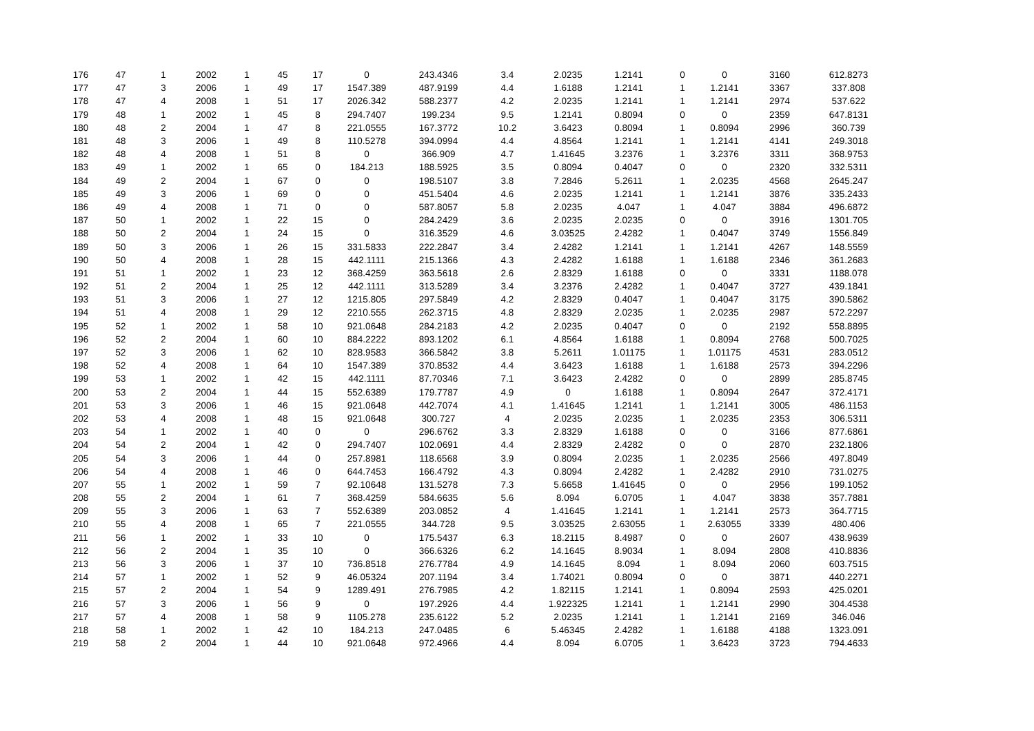| 176 | 47 | 1 | 2002 | 1 | 45 | 17 | 0 | 243.4346 | 3.4 | 2.0235 | 1.2141 | 0 | 0 | 3160 | 612.8273 |
| 177 | 47 | 3 | 2006 | 1 | 49 | 17 | 1547.389 | 487.9199 | 4.4 | 1.6188 | 1.2141 | 1 | 1.2141 | 3367 | 337.808 |
| 178 | 47 | 4 | 2008 | 1 | 51 | 17 | 2026.342 | 588.2377 | 4.2 | 2.0235 | 1.2141 | 1 | 1.2141 | 2974 | 537.622 |
| 179 | 48 | 1 | 2002 | 1 | 45 | 8 | 294.7407 | 199.234 | 9.5 | 1.2141 | 0.8094 | 0 | 0 | 2359 | 647.8131 |
| 180 | 48 | 2 | 2004 | 1 | 47 | 8 | 221.0555 | 167.3772 | 10.2 | 3.6423 | 0.8094 | 1 | 0.8094 | 2996 | 360.739 |
| 181 | 48 | 3 | 2006 | 1 | 49 | 8 | 110.5278 | 394.0994 | 4.4 | 4.8564 | 1.2141 | 1 | 1.2141 | 4141 | 249.3018 |
| 182 | 48 | 4 | 2008 | 1 | 51 | 8 | 0 | 366.909 | 4.7 | 1.41645 | 3.2376 | 1 | 3.2376 | 3311 | 368.9753 |
| 183 | 49 | 1 | 2002 | 1 | 65 | 0 | 184.213 | 188.5925 | 3.5 | 0.8094 | 0.4047 | 0 | 0 | 2320 | 332.5311 |
| 184 | 49 | 2 | 2004 | 1 | 67 | 0 | 0 | 198.5107 | 3.8 | 7.2846 | 5.2611 | 1 | 2.0235 | 4568 | 2645.247 |
| 185 | 49 | 3 | 2006 | 1 | 69 | 0 | 0 | 451.5404 | 4.6 | 2.0235 | 1.2141 | 1 | 1.2141 | 3876 | 335.2433 |
| 186 | 49 | 4 | 2008 | 1 | 71 | 0 | 0 | 587.8057 | 5.8 | 2.0235 | 4.047 | 1 | 4.047 | 3884 | 496.6872 |
| 187 | 50 | 1 | 2002 | 1 | 22 | 15 | 0 | 284.2429 | 3.6 | 2.0235 | 2.0235 | 0 | 0 | 3916 | 1301.705 |
| 188 | 50 | 2 | 2004 | 1 | 24 | 15 | 0 | 316.3529 | 4.6 | 3.03525 | 2.4282 | 1 | 0.4047 | 3749 | 1556.849 |
| 189 | 50 | 3 | 2006 | 1 | 26 | 15 | 331.5833 | 222.2847 | 3.4 | 2.4282 | 1.2141 | 1 | 1.2141 | 4267 | 148.5559 |
| 190 | 50 | 4 | 2008 | 1 | 28 | 15 | 442.1111 | 215.1366 | 4.3 | 2.4282 | 1.6188 | 1 | 1.6188 | 2346 | 361.2683 |
| 191 | 51 | 1 | 2002 | 1 | 23 | 12 | 368.4259 | 363.5618 | 2.6 | 2.8329 | 1.6188 | 0 | 0 | 3331 | 1188.078 |
| 192 | 51 | 2 | 2004 | 1 | 25 | 12 | 442.1111 | 313.5289 | 3.4 | 3.2376 | 2.4282 | 1 | 0.4047 | 3727 | 439.1841 |
| 193 | 51 | 3 | 2006 | 1 | 27 | 12 | 1215.805 | 297.5849 | 4.2 | 2.8329 | 0.4047 | 1 | 0.4047 | 3175 | 390.5862 |
| 194 | 51 | 4 | 2008 | 1 | 29 | 12 | 2210.555 | 262.3715 | 4.8 | 2.8329 | 2.0235 | 1 | 2.0235 | 2987 | 572.2297 |
| 195 | 52 | 1 | 2002 | 1 | 58 | 10 | 921.0648 | 284.2183 | 4.2 | 2.0235 | 0.4047 | 0 | 0 | 2192 | 558.8895 |
| 196 | 52 | 2 | 2004 | 1 | 60 | 10 | 884.2222 | 893.1202 | 6.1 | 4.8564 | 1.6188 | 1 | 0.8094 | 2768 | 500.7025 |
| 197 | 52 | 3 | 2006 | 1 | 62 | 10 | 828.9583 | 366.5842 | 3.8 | 5.2611 | 1.01175 | 1 | 1.01175 | 4531 | 283.0512 |
| 198 | 52 | 4 | 2008 | 1 | 64 | 10 | 1547.389 | 370.8532 | 4.4 | 3.6423 | 1.6188 | 1 | 1.6188 | 2573 | 394.2296 |
| 199 | 53 | 1 | 2002 | 1 | 42 | 15 | 442.1111 | 87.70346 | 7.1 | 3.6423 | 2.4282 | 0 | 0 | 2899 | 285.8745 |
| 200 | 53 | 2 | 2004 | 1 | 44 | 15 | 552.6389 | 179.7787 | 4.9 | 0 | 1.6188 | 1 | 0.8094 | 2647 | 372.4171 |
| 201 | 53 | 3 | 2006 | 1 | 46 | 15 | 921.0648 | 442.7074 | 4.1 | 1.41645 | 1.2141 | 1 | 1.2141 | 3005 | 486.1153 |
| 202 | 53 | 4 | 2008 | 1 | 48 | 15 | 921.0648 | 300.727 | 4 | 2.0235 | 2.0235 | 1 | 2.0235 | 2353 | 306.5311 |
| 203 | 54 | 1 | 2002 | 1 | 40 | 0 | 0 | 296.6762 | 3.3 | 2.8329 | 1.6188 | 0 | 0 | 3166 | 877.6861 |
| 204 | 54 | 2 | 2004 | 1 | 42 | 0 | 294.7407 | 102.0691 | 4.4 | 2.8329 | 2.4282 | 0 | 0 | 2870 | 232.1806 |
| 205 | 54 | 3 | 2006 | 1 | 44 | 0 | 257.8981 | 118.6568 | 3.9 | 0.8094 | 2.0235 | 1 | 2.0235 | 2566 | 497.8049 |
| 206 | 54 | 4 | 2008 | 1 | 46 | 0 | 644.7453 | 166.4792 | 4.3 | 0.8094 | 2.4282 | 1 | 2.4282 | 2910 | 731.0275 |
| 207 | 55 | 1 | 2002 | 1 | 59 | 7 | 92.10648 | 131.5278 | 7.3 | 5.6658 | 1.41645 | 0 | 0 | 2956 | 199.1052 |
| 208 | 55 | 2 | 2004 | 1 | 61 | 7 | 368.4259 | 584.6635 | 5.6 | 8.094 | 6.0705 | 1 | 4.047 | 3838 | 357.7881 |
| 209 | 55 | 3 | 2006 | 1 | 63 | 7 | 552.6389 | 203.0852 | 4 | 1.41645 | 1.2141 | 1 | 1.2141 | 2573 | 364.7715 |
| 210 | 55 | 4 | 2008 | 1 | 65 | 7 | 221.0555 | 344.728 | 9.5 | 3.03525 | 2.63055 | 1 | 2.63055 | 3339 | 480.406 |
| 211 | 56 | 1 | 2002 | 1 | 33 | 10 | 0 | 175.5437 | 6.3 | 18.2115 | 8.4987 | 0 | 0 | 2607 | 438.9639 |
| 212 | 56 | 2 | 2004 | 1 | 35 | 10 | 0 | 366.6326 | 6.2 | 14.1645 | 8.9034 | 1 | 8.094 | 2808 | 410.8836 |
| 213 | 56 | 3 | 2006 | 1 | 37 | 10 | 736.8518 | 276.7784 | 4.9 | 14.1645 | 8.094 | 1 | 8.094 | 2060 | 603.7515 |
| 214 | 57 | 1 | 2002 | 1 | 52 | 9 | 46.05324 | 207.1194 | 3.4 | 1.74021 | 0.8094 | 0 | 0 | 3871 | 440.2271 |
| 215 | 57 | 2 | 2004 | 1 | 54 | 9 | 1289.491 | 276.7985 | 4.2 | 1.82115 | 1.2141 | 1 | 0.8094 | 2593 | 425.0201 |
| 216 | 57 | 3 | 2006 | 1 | 56 | 9 | 0 | 197.2926 | 4.4 | 1.922325 | 1.2141 | 1 | 1.2141 | 2990 | 304.4538 |
| 217 | 57 | 4 | 2008 | 1 | 58 | 9 | 1105.278 | 235.6122 | 5.2 | 2.0235 | 1.2141 | 1 | 1.2141 | 2169 | 346.046 |
| 218 | 58 | 1 | 2002 | 1 | 42 | 10 | 184.213 | 247.0485 | 6 | 5.46345 | 2.4282 | 1 | 1.6188 | 4188 | 1323.091 |
| 219 | 58 | 2 | 2004 | 1 | 44 | 10 | 921.0648 | 972.4966 | 4.4 | 8.094 | 6.0705 | 1 | 3.6423 | 3723 | 794.4633 |